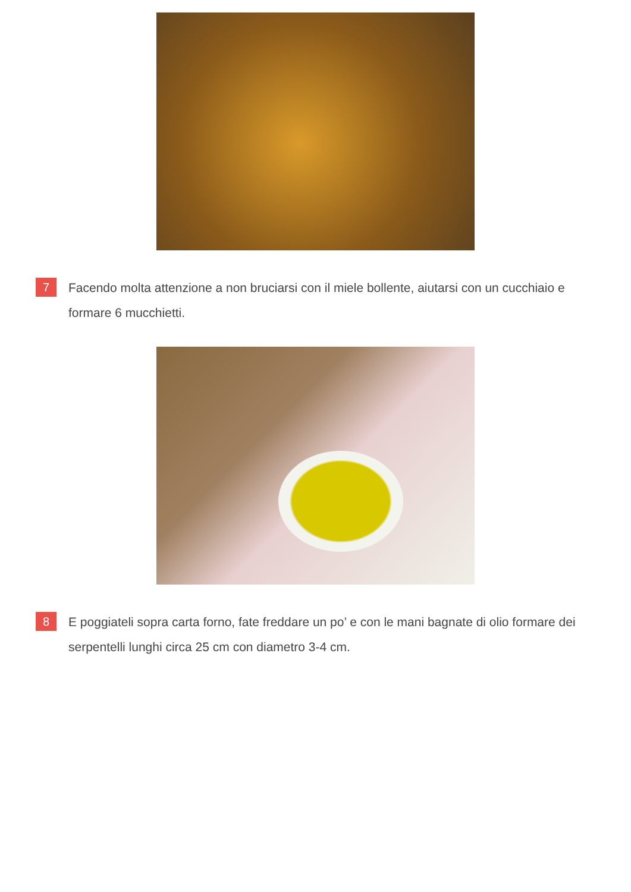7
Facendo molta attenzione a non bruciarsi con il miele bollente, aiutarsi con un cucchiaio e formare 6 mucchietti.
8
E poggiateli sopra carta forno, fate freddare un po’ e con le mani bagnate di olio formare dei serpentelli lunghi circa 25 cm con diametro 3-4 cm.